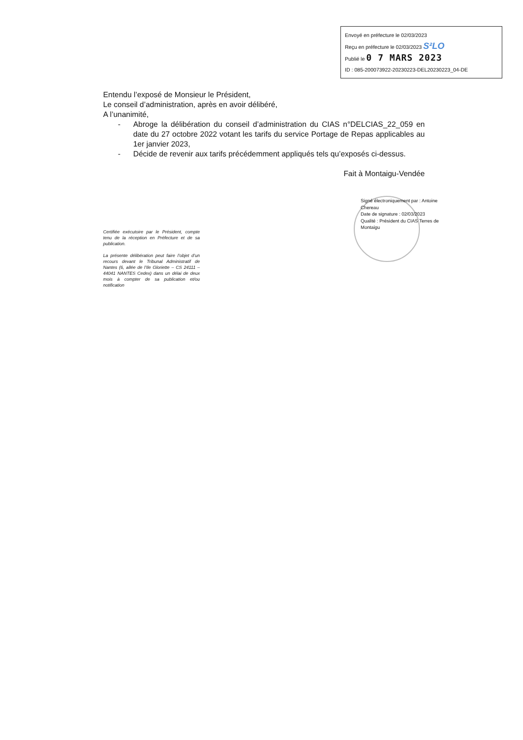Envoyé en préfecture le 02/03/2023
Reçu en préfecture le 02/03/2023 S²LO
Publié le 0 7 MARS 2023
ID : 085-200073922-20230223-DEL20230223_04-DE
Entendu l’exposé de Monsieur le Président,
Le conseil d’administration, après en avoir délibéré,
A l’unanimité,
- Abroge la délibération du conseil d’administration du CIAS n°DELCIAS_22_059 en date du 27 octobre 2022 votant les tarifs du service Portage de Repas applicables au 1er janvier 2023,
- Décide de revenir aux tarifs précédemment appliqués tels qu’exposés ci-dessus.
Fait à Montaigu-Vendée
Signé électroniquement par : Antoine Chereau
Date de signature : 02/03/2023
Qualité : Président du CIAS Terres de Montaigu
Certifiée exécutoire par le Président, compte tenu de la réception en Préfecture et de sa publication.
La présente délibération peut faire l’objet d’un recours devant le Tribunal Administratif de Nantes (6, allée de l’Ile Gloriette – CS 24111 – 44041 NANTES Cedex) dans un délai de deux mois à compter de sa publication et/ou notification